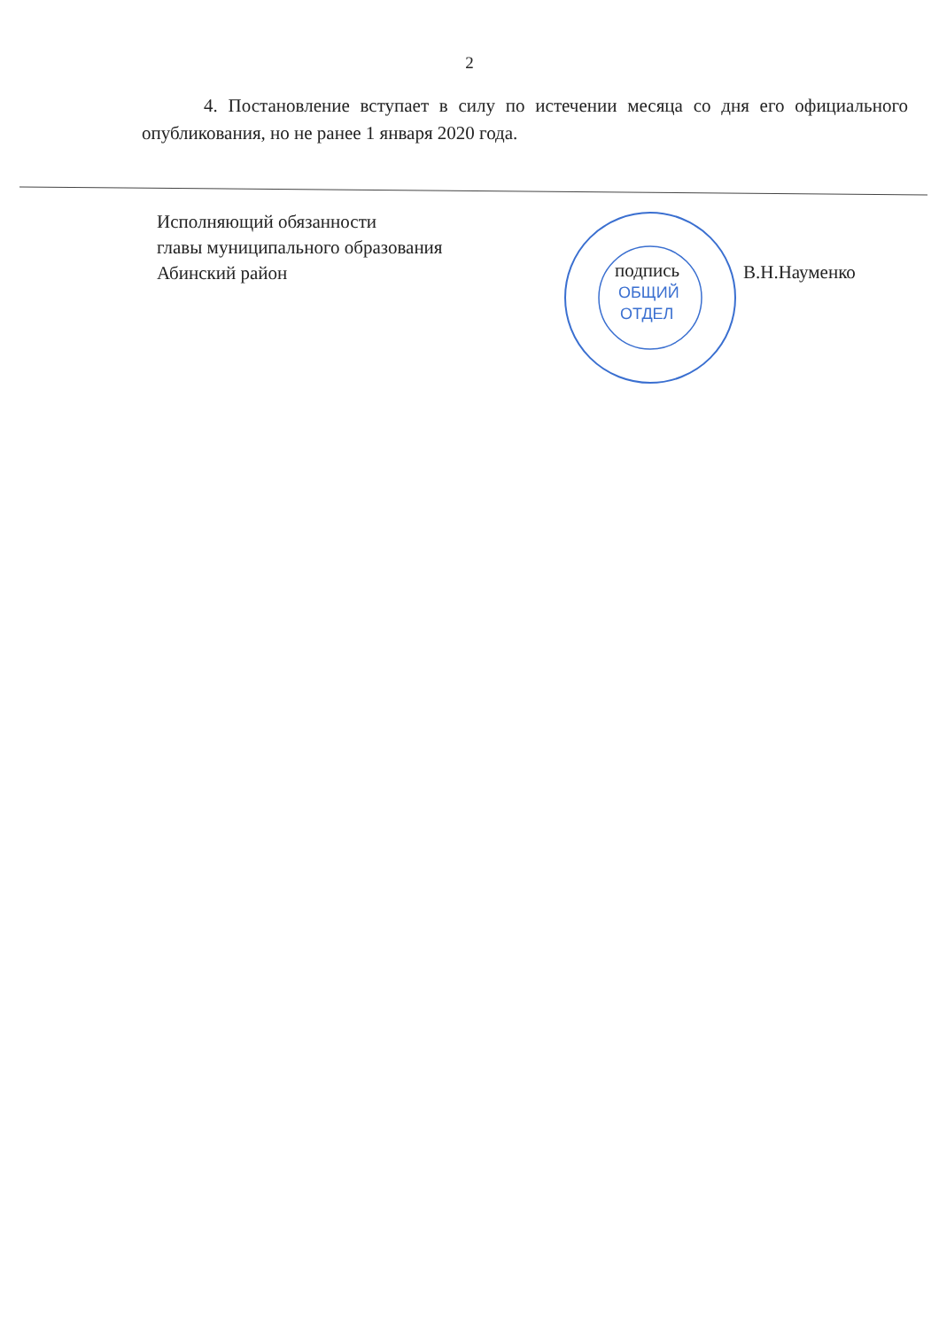2
4. Постановление вступает в силу по истечении месяца со дня его официального опубликования, но не ранее 1 января 2020 года.
Исполняющий обязанности
главы муниципального образования
Абинский район
ОБЩИЙ
ОТДЕЛ
подпись
В.Н.Науменко